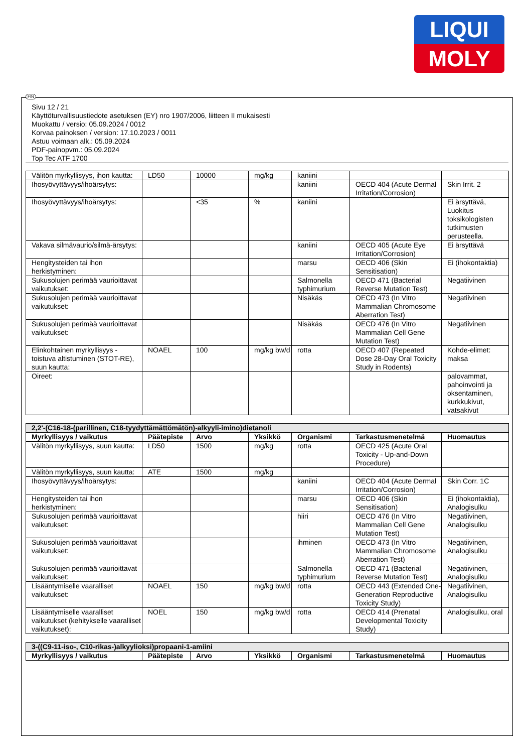LIQUI
MOLY
FIN
Sivu 12 / 21
Käyttöturvallisuustiedote asetuksen (EY) nro 1907/2006, liitteen II mukaisesti
Muokattu / versio: 05.09.2024 / 0012
Korvaa painoksen / version: 17.10.2023 / 0011
Astuu voimaan alk.: 05.09.2024
PDF-painopvm.: 05.09.2024
Top Tec ATF 1700
| Välitön myrkyllisyys, ihon kautta: | LD50 | 10000 | mg/kg | kaniini | | |
| Ihosyövyttävyys/ihoärsytys: | | | | kaniini | OECD 404 (Acute Dermal Irritation/Corrosion) | Skin Irrit. 2 |
| Ihosyövyttävyys/ihoärsytys: | | <35 | % | kaniini | | Ei ärsyttävä, Luokitus toksikologisten tutkimusten perusteella. |
| Vakava silmävaurio/silmä-ärsytys: | | | | kaniini | OECD 405 (Acute Eye Irritation/Corrosion) | Ei ärsyttävä |
| Hengitysteiden tai ihon herkistyminen: | | | | marsu | OECD 406 (Skin Sensitisation) | Ei (ihokontaktia) |
| Sukusolujen perimää vaurioittavat vaikutukset: | | | | Salmonella typhimurium | OECD 471 (Bacterial Reverse Mutation Test) | Negatiivinen |
| Sukusolujen perimää vaurioittavat vaikutukset: | | | | Nisäkäs | OECD 473 (In Vitro Mammalian Chromosome Aberration Test) | Negatiivinen |
| Sukusolujen perimää vaurioittavat vaikutukset: | | | | Nisäkäs | OECD 476 (In Vitro Mammalian Cell Gene Mutation Test) | Negatiivinen |
| Elinkohtainen myrkyllisyys - toistuva altistuminen (STOT-RE), suun kautta: | NOAEL | 100 | mg/kg bw/d | rotta | OECD 407 (Repeated Dose 28-Day Oral Toxicity Study in Rodents) | Kohde-elimet: maksa |
| Oireet: | | | | | | palovammat, pahoinvointi ja oksentaminen, kurkkukivut, vatsakivut |
| 2,2'-(C16-18-(parillinen, C18-tyydyttämättömätön)-alkyyli-imino)dietanoli | | | | | | |
| Myrkyllisyys / vaikutus | Päätepiste | Arvo | Yksikkö | Organismi | Tarkastusmenetelmä | Huomautus |
| Välitön myrkyllisyys, suun kautta: | LD50 | 1500 | mg/kg | rotta | OECD 425 (Acute Oral Toxicity - Up-and-Down Procedure) | |
| Välitön myrkyllisyys, suun kautta: | ATE | 1500 | mg/kg | | | |
| Ihosyövyttävyys/ihoärsytys: | | | | kaniini | OECD 404 (Acute Dermal Irritation/Corrosion) | Skin Corr. 1C |
| Hengitysteiden tai ihon herkistyminen: | | | | marsu | OECD 406 (Skin Sensitisation) | Ei (ihokontaktia), Analogisulku |
| Sukusolujen perimää vaurioittavat vaikutukset: | | | | hiiri | OECD 476 (In Vitro Mammalian Cell Gene Mutation Test) | Negatiivinen, Analogisulku |
| Sukusolujen perimää vaurioittavat vaikutukset: | | | | ihminen | OECD 473 (In Vitro Mammalian Chromosome Aberration Test) | Negatiivinen, Analogisulku |
| Sukusolujen perimää vaurioittavat vaikutukset: | | | | Salmonella typhimurium | OECD 471 (Bacterial Reverse Mutation Test) | Negatiivinen, Analogisulku |
| Lisääntymiselle vaaralliset vaikutukset: | NOAEL | 150 | mg/kg bw/d | rotta | OECD 443 (Extended One-Generation Reproductive Toxicity Study) | Negatiivinen, Analogisulku |
| Lisääntymiselle vaaralliset vaikutukset (kehitykselle vaaralliset vaikutukset): | NOEL | 150 | mg/kg bw/d | rotta | OECD 414 (Prenatal Developmental Toxicity Study) | Analogisulku, oral |
| 3-((C9-11-iso-, C10-rikas-)alkyylioksi)propaani-1-amiini | | | | | | |
| Myrkyllisyys / vaikutus | Päätepiste | Arvo | Yksikkö | Organismi | Tarkastusmenetelmä | Huomautus |